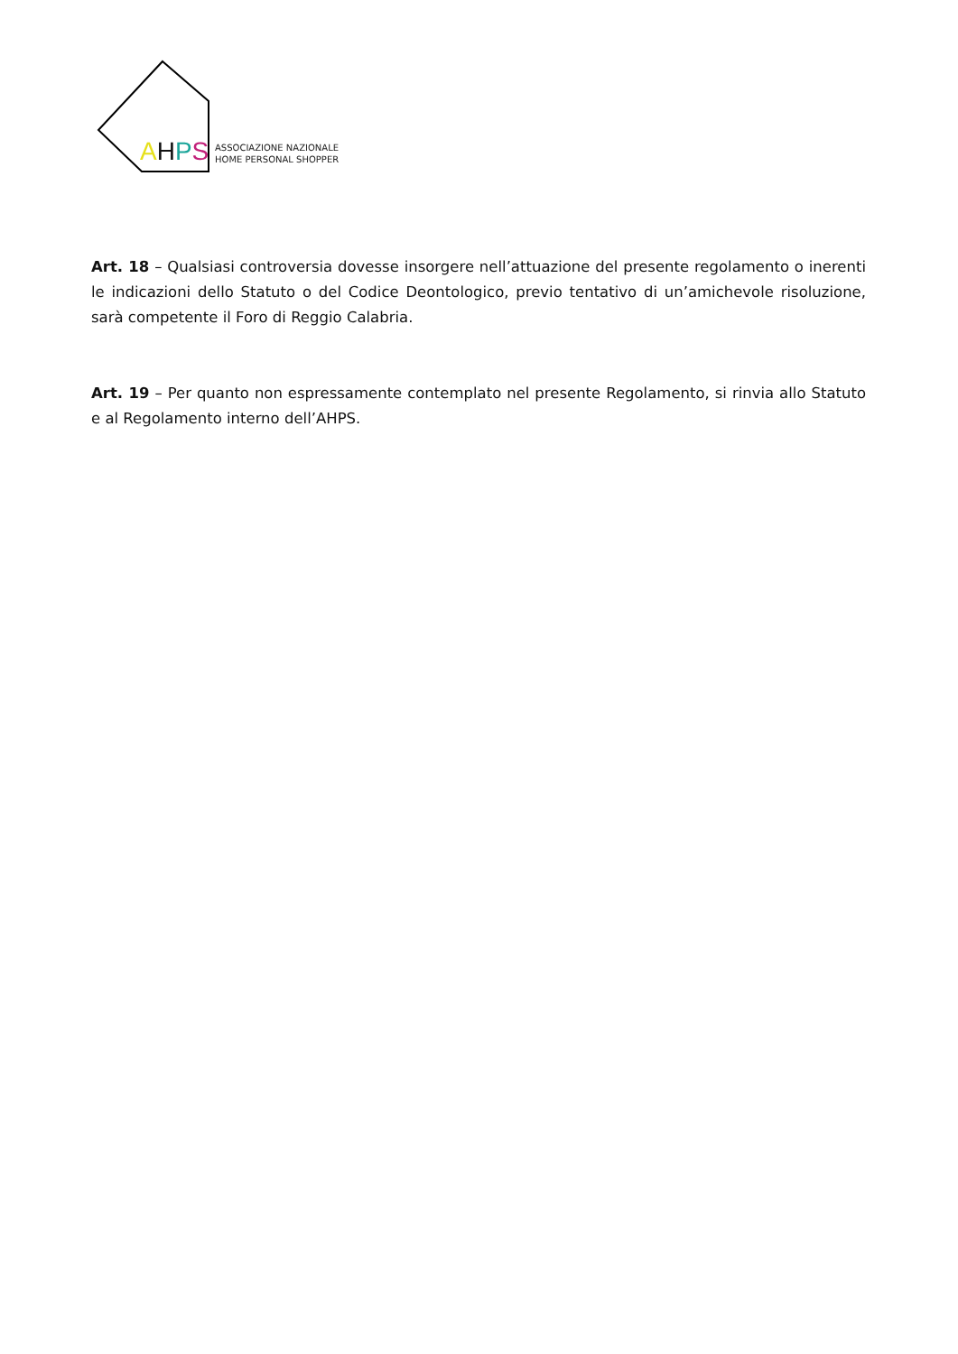AHPS
ASSOCIAZIONE NAZIONALE
HOME PERSONAL SHOPPER
Art. 18 – Qualsiasi controversia dovesse insorgere nell’attuazione del presente regolamento o inerenti le indicazioni dello Statuto o del Codice Deontologico, previo tentativo di un’amichevole risoluzione, sarà competente il Foro di Reggio Calabria.
Art. 19 – Per quanto non espressamente contemplato nel presente Regolamento, si rinvia allo Statuto e al Regolamento interno dell’AHPS.